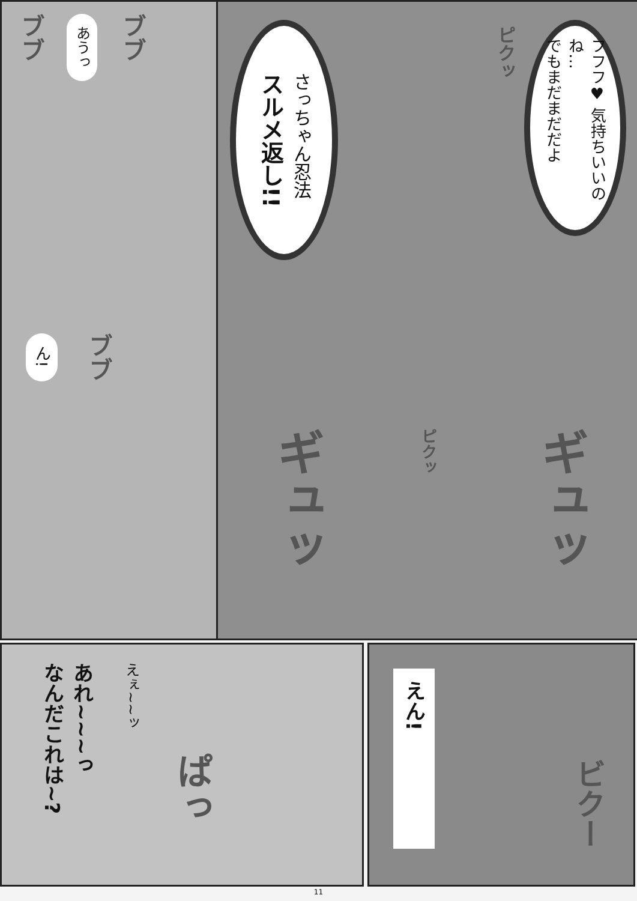ブブ あうっ ブブ
ん! ブブ
さっちゃん忍法
スルメ返し!!
ピクッ
フフフ♥ 気持ちいいのね…
でもまだまだだよ
ギュッ ピクッ ギュッ
あれ~~~っ
なんだこれは~? えぇ~~ッ ぱっ
えん! ビクー
11